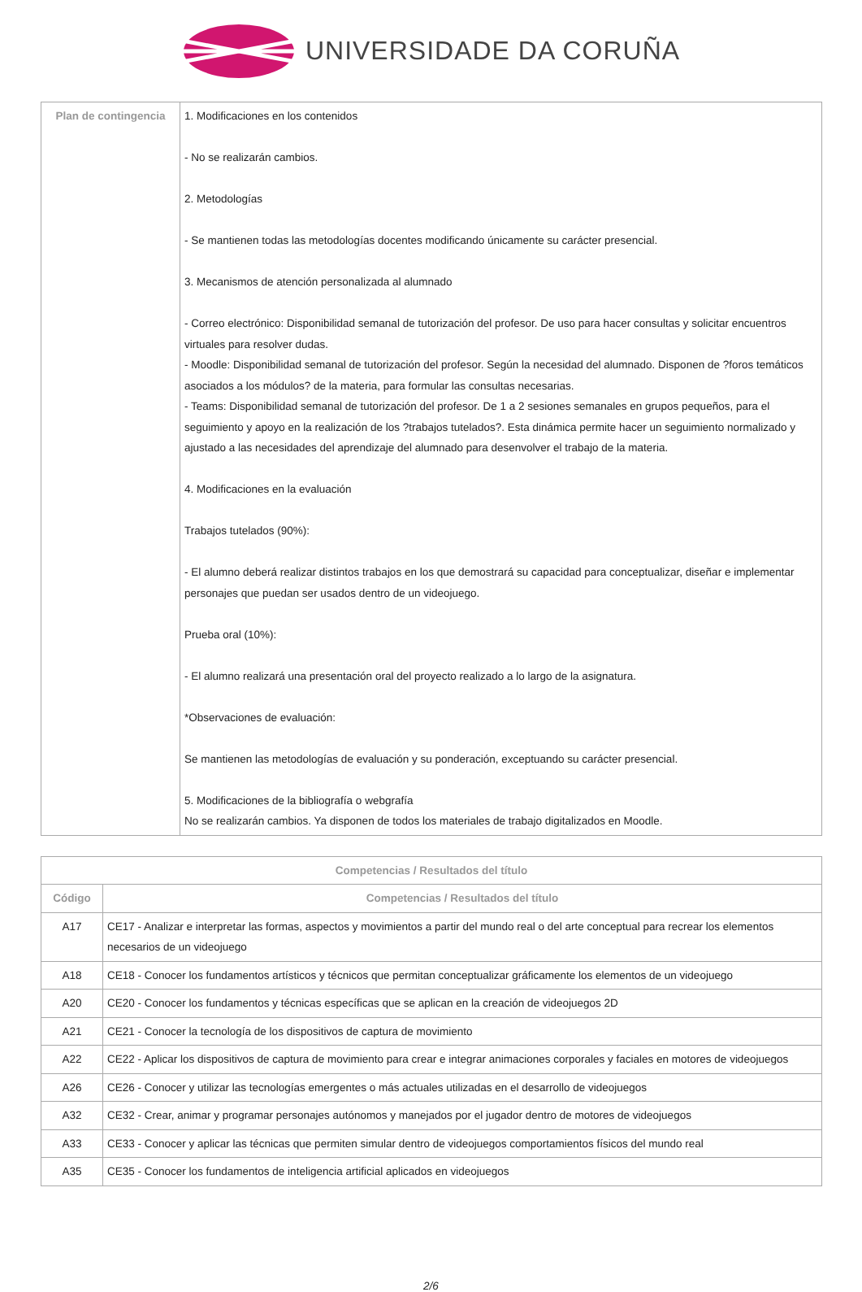UNIVERSIDADE DA CORUÑA
| Plan de contingencia | 1. Modificaciones en los contenidos - No se realizarán cambios. 2. Metodologías - Se mantienen todas las metodologías docentes modificando únicamente su carácter presencial. 3. Mecanismos de atención personalizada al alumnado - Correo electrónico: Disponibilidad semanal de tutorización del profesor. De uso para hacer consultas y solicitar encuentros virtuales para resolver dudas. - Moodle: Disponibilidad semanal de tutorización del profesor. Según la necesidad del alumnado. Disponen de ?foros temáticos asociados a los módulos? de la materia, para formular las consultas necesarias. - Teams: Disponibilidad semanal de tutorización del profesor. De 1 a 2 sesiones semanales en grupos pequeños, para el seguimiento y apoyo en la realización de los ?trabajos tutelados?. Esta dinámica permite hacer un seguimiento normalizado y ajustado a las necesidades del aprendizaje del alumnado para desenvolver el trabajo de la materia. 4. Modificaciones en la evaluación Trabajos tutelados (90%): - El alumno deberá realizar distintos trabajos en los que demostrará su capacidad para conceptualizar, diseñar e implementar personajes que puedan ser usados dentro de un videojuego. Prueba oral (10%): - El alumno realizará una presentación oral del proyecto realizado a lo largo de la asignatura. *Observaciones de evaluación: Se mantienen las metodologías de evaluación y su ponderación, exceptuando su carácter presencial. 5. Modificaciones de la bibliografía o webgrafía No se realizarán cambios. Ya disponen de todos los materiales de trabajo digitalizados en Moodle. |
| Competencias / Resultados del título | |
| --- | --- |
| Código | Competencias / Resultados del título |
| A17 | CE17 - Analizar e interpretar las formas, aspectos y movimientos a partir del mundo real o del arte conceptual para recrear los elementos necesarios de un videojuego |
| A18 | CE18 - Conocer los fundamentos artísticos y técnicos que permitan conceptualizar gráficamente los elementos de un videojuego |
| A20 | CE20 - Conocer los fundamentos y técnicas específicas que se aplican en la creación de videojuegos 2D |
| A21 | CE21 - Conocer la tecnología de los dispositivos de captura de movimiento |
| A22 | CE22 - Aplicar los dispositivos de captura de movimiento para crear e integrar animaciones corporales y faciales en motores de videojuegos |
| A26 | CE26 - Conocer y utilizar las tecnologías emergentes o más actuales utilizadas en el desarrollo de videojuegos |
| A32 | CE32 - Crear, animar y programar personajes autónomos y manejados por el jugador dentro de motores de videojuegos |
| A33 | CE33 - Conocer y aplicar las técnicas que permiten simular dentro de videojuegos comportamientos físicos del mundo real |
| A35 | CE35 - Conocer los fundamentos de inteligencia artificial aplicados en videojuegos |
2/6